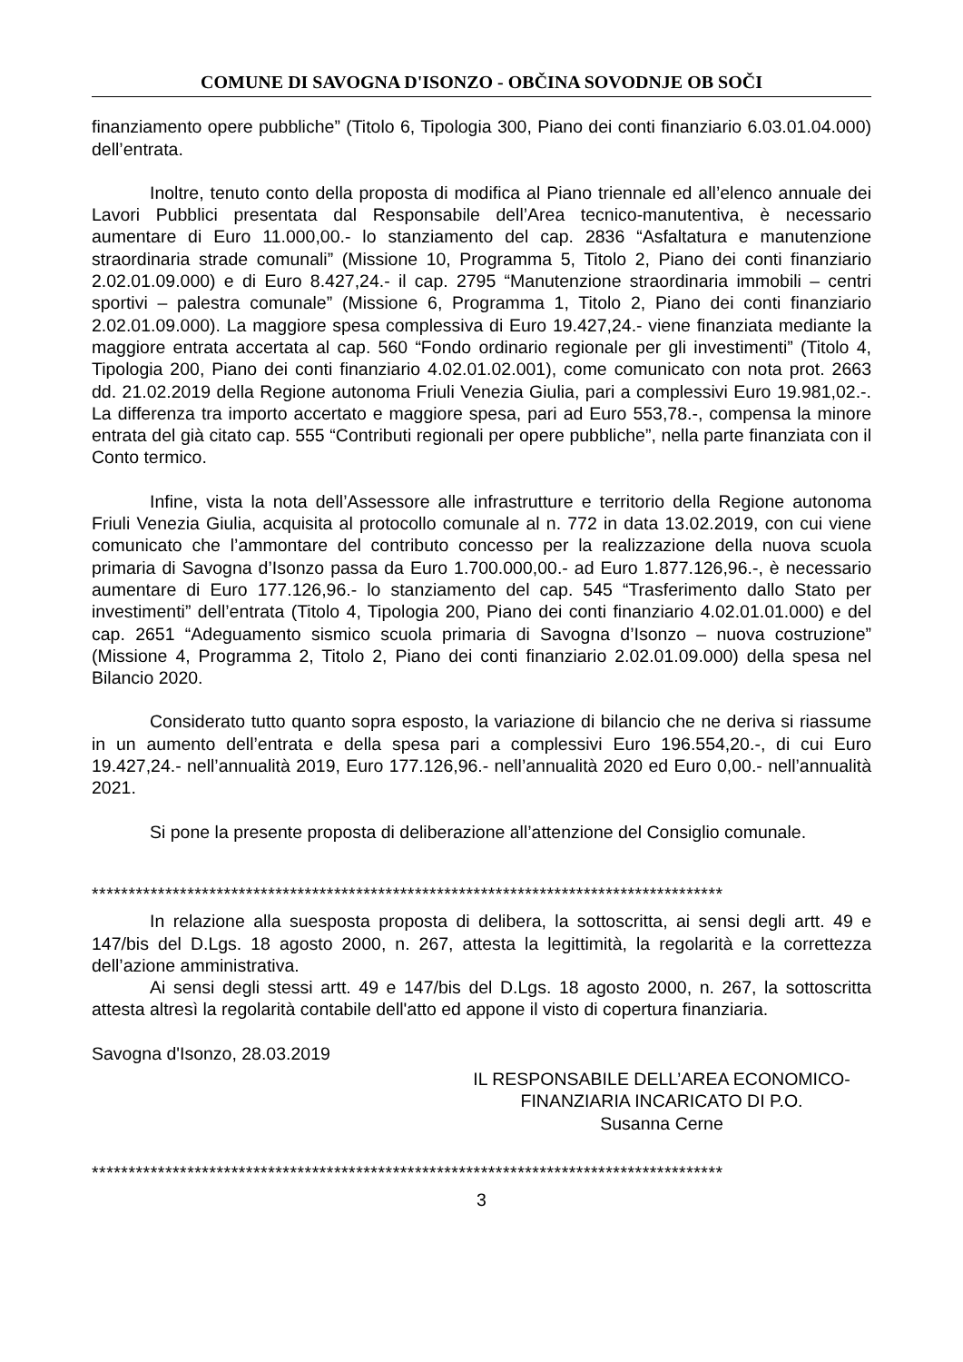COMUNE DI SAVOGNA D'ISONZO - OBČINA SOVODNJE OB SOČI
finanziamento opere pubbliche” (Titolo 6, Tipologia 300, Piano dei conti finanziario 6.03.01.04.000) dell’entrata.
Inoltre, tenuto conto della proposta di modifica al Piano triennale ed all’elenco annuale dei Lavori Pubblici presentata dal Responsabile dell’Area tecnico-manutentiva, è necessario aumentare di Euro 11.000,00.- lo stanziamento del cap. 2836 “Asfaltatura e manutenzione straordinaria strade comunali” (Missione 10, Programma 5, Titolo 2, Piano dei conti finanziario 2.02.01.09.000) e di Euro 8.427,24.- il cap. 2795 “Manutenzione straordinaria immobili – centri sportivi – palestra comunale” (Missione 6, Programma 1, Titolo 2, Piano dei conti finanziario 2.02.01.09.000). La maggiore spesa complessiva di Euro 19.427,24.- viene finanziata mediante la maggiore entrata accertata al cap. 560 “Fondo ordinario regionale per gli investimenti” (Titolo 4, Tipologia 200, Piano dei conti finanziario 4.02.01.02.001), come comunicato con nota prot. 2663 dd. 21.02.2019 della Regione autonoma Friuli Venezia Giulia, pari a complessivi Euro 19.981,02.-. La differenza tra importo accertato e maggiore spesa, pari ad Euro 553,78.-, compensa la minore entrata del già citato cap. 555 “Contributi regionali per opere pubbliche”, nella parte finanziata con il Conto termico.
Infine, vista la nota dell’Assessore alle infrastrutture e territorio della Regione autonoma Friuli Venezia Giulia, acquisita al protocollo comunale al n. 772 in data 13.02.2019, con cui viene comunicato che l’ammontare del contributo concesso per la realizzazione della nuova scuola primaria di Savogna d’Isonzo passa da Euro 1.700.000,00.- ad Euro 1.877.126,96.-, è necessario aumentare di Euro 177.126,96.- lo stanziamento del cap. 545 “Trasferimento dallo Stato per investimenti” dell’entrata (Titolo 4, Tipologia 200, Piano dei conti finanziario 4.02.01.01.000) e del cap. 2651 “Adeguamento sismico scuola primaria di Savogna d’Isonzo – nuova costruzione” (Missione 4, Programma 2, Titolo 2, Piano dei conti finanziario 2.02.01.09.000) della spesa nel Bilancio 2020.
Considerato tutto quanto sopra esposto, la variazione di bilancio che ne deriva si riassume in un aumento dell’entrata e della spesa pari a complessivi Euro 196.554,20.-, di cui Euro 19.427,24.- nell’annualità 2019, Euro 177.126,96.- nell’annualità 2020 ed Euro 0,00.- nell’annualità 2021.
Si pone la presente proposta di deliberazione all’attenzione del Consiglio comunale.
**************************************************************************************
In relazione alla suesposta proposta di delibera, la sottoscritta, ai sensi degli artt. 49 e 147/bis del D.Lgs. 18 agosto 2000, n. 267, attesta la legittimità, la regolarità e la correttezza dell’azione amministrativa.
Ai sensi degli stessi artt. 49 e 147/bis del D.Lgs. 18 agosto 2000, n. 267, la sottoscritta attesta altresì la regolarità contabile dell'atto ed appone il visto di copertura finanziaria.
Savogna d'Isonzo, 28.03.2019
IL RESPONSABILE DELL’AREA ECONOMICO-
FINANZIARIA INCARICATO DI P.O.
Susanna Cerne
**************************************************************************************
3